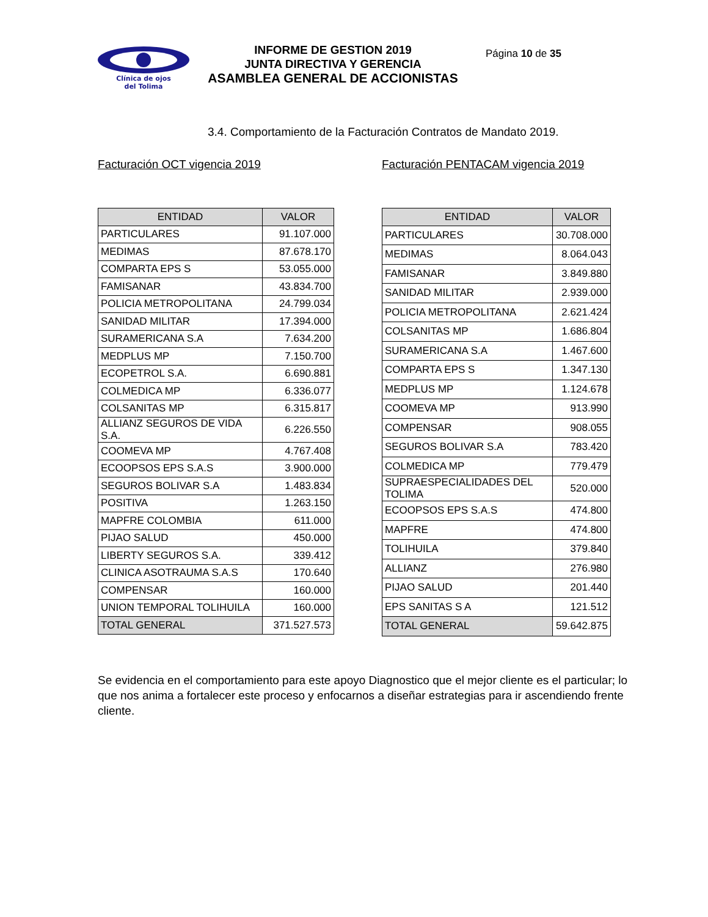Clínica de ojos
del Tolima
INFORME DE GESTION 2019
JUNTA DIRECTIVA Y GERENCIA
ASAMBLEA GENERAL DE ACCIONISTAS
Página 10 de 35
3.4. Comportamiento de la Facturación Contratos de Mandato 2019.
Facturación OCT vigencia 2019
| ENTIDAD | VALOR |
| --- | --- |
| PARTICULARES | 91.107.000 |
| MEDIMAS | 87.678.170 |
| COMPARTA EPS S | 53.055.000 |
| FAMISANAR | 43.834.700 |
| POLICIA METROPOLITANA | 24.799.034 |
| SANIDAD MILITAR | 17.394.000 |
| SURAMERICANA S.A | 7.634.200 |
| MEDPLUS MP | 7.150.700 |
| ECOPETROL S.A. | 6.690.881 |
| COLMEDICA MP | 6.336.077 |
| COLSANITAS MP | 6.315.817 |
| ALLIANZ SEGUROS DE VIDA S.A. | 6.226.550 |
| COOMEVA MP | 4.767.408 |
| ECOOPSOS EPS S.A.S | 3.900.000 |
| SEGUROS BOLIVAR S.A | 1.483.834 |
| POSITIVA | 1.263.150 |
| MAPFRE COLOMBIA | 611.000 |
| PIJAO SALUD | 450.000 |
| LIBERTY SEGUROS S.A. | 339.412 |
| CLINICA ASOTRAUMA S.A.S | 170.640 |
| COMPENSAR | 160.000 |
| UNION TEMPORAL TOLIHUILA | 160.000 |
| TOTAL GENERAL | 371.527.573 |
Facturación PENTACAM vigencia 2019
| ENTIDAD | VALOR |
| --- | --- |
| PARTICULARES | 30.708.000 |
| MEDIMAS | 8.064.043 |
| FAMISANAR | 3.849.880 |
| SANIDAD MILITAR | 2.939.000 |
| POLICIA METROPOLITANA | 2.621.424 |
| COLSANITAS MP | 1.686.804 |
| SURAMERICANA S.A | 1.467.600 |
| COMPARTA EPS S | 1.347.130 |
| MEDPLUS MP | 1.124.678 |
| COOMEVA MP | 913.990 |
| COMPENSAR | 908.055 |
| SEGUROS BOLIVAR S.A | 783.420 |
| COLMEDICA MP | 779.479 |
| SUPRAESPECIALIDADES DEL TOLIMA | 520.000 |
| ECOOPSOS EPS S.A.S | 474.800 |
| MAPFRE | 474.800 |
| TOLIHUILA | 379.840 |
| ALLIANZ | 276.980 |
| PIJAO SALUD | 201.440 |
| EPS SANITAS S A | 121.512 |
| TOTAL GENERAL | 59.642.875 |
Se evidencia en el comportamiento para este apoyo Diagnostico que el mejor cliente es el particular; lo que nos anima a fortalecer este proceso y enfocarnos a diseñar estrategias para ir ascendiendo frente cliente.